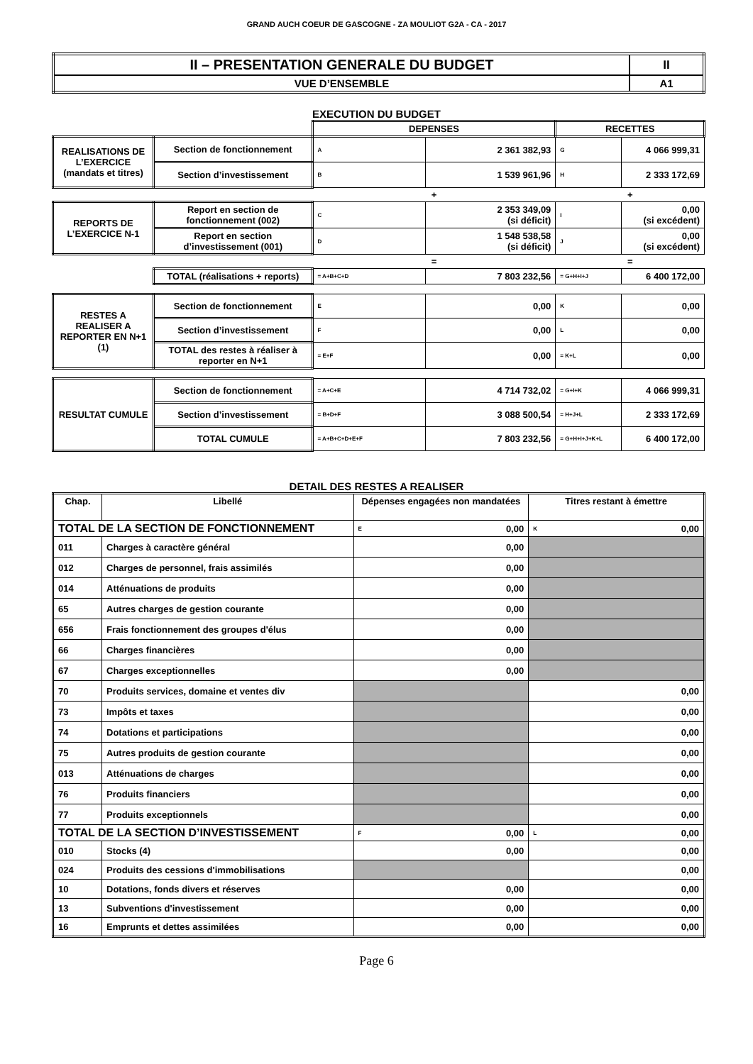GRAND AUCH COEUR DE GASCOGNE - ZA MOULIOT G2A - CA - 2017
| II – PRESENTATION GENERALE DU BUDGET | II |
| VUE D’ENSEMBLE | A1 |
EXECUTION DU BUDGET
| | | DEPENSES | | RECETTES | |
| REALISATIONS DE L’EXERCICE (mandats et titres) | Section de fonctionnement | A | 2 361 382,93 | G | 4 066 999,31 |
| | Section d’investissement | B | 1 539 961,96 | H | 2 333 172,69 |
| | | + | | + | |
| REPORTS DE L’EXERCICE N-1 | Report en section de fonctionnement (002) | C | 2 353 349,09 (si déficit) | I | 0,00 (si excédent) |
| | Report en section d’investissement (001) | D | 1 548 538,58 (si déficit) | J | 0,00 (si excédent) |
| | | = | | = | |
| | TOTAL (réalisations + reports) | = A+B+C+D | 7 803 232,56 | = G+H+I+J | 6 400 172,00 |
| RESTES A REALISER A REPORTER EN N+1 (1) | Section de fonctionnement | E | 0,00 | K | 0,00 |
| | Section d’investissement | F | 0,00 | L | 0,00 |
| | TOTAL des restes à réaliser à reporter en N+1 | = E+F | 0,00 | = K+L | 0,00 |
| RESULTAT CUMULE | Section de fonctionnement | = A+C+E | 4 714 732,02 | = G+I+K | 4 066 999,31 |
| | Section d’investissement | = B+D+F | 3 088 500,54 | = H+J+L | 2 333 172,69 |
| | TOTAL CUMULE | = A+B+C+D+E+F | 7 803 232,56 | = G+H+I+J+K+L | 6 400 172,00 |
DETAIL DES RESTES A REALISER
| Chap. | Libellé | Dépenses engagées non mandatées | | Titres restant à émettre | |
| --- | --- | --- | --- | --- | --- |
| TOTAL DE LA SECTION DE FONCTIONNEMENT | | E | 0,00 | K | 0,00 |
| 011 | Charges à caractère général | 0,00 | | | |
| 012 | Charges de personnel, frais assimilés | 0,00 | | | |
| 014 | Atténuations de produits | 0,00 | | | |
| 65 | Autres charges de gestion courante | 0,00 | | | |
| 656 | Frais fonctionnement des groupes d'élus | 0,00 | | | |
| 66 | Charges financières | 0,00 | | | |
| 67 | Charges exceptionnelles | 0,00 | | | |
| 70 | Produits services, domaine et ventes div | | | 0,00 | |
| 73 | Impôts et taxes | | | 0,00 | |
| 74 | Dotations et participations | | | 0,00 | |
| 75 | Autres produits de gestion courante | | | 0,00 | |
| 013 | Atténuations de charges | | | 0,00 | |
| 76 | Produits financiers | | | 0,00 | |
| 77 | Produits exceptionnels | | | 0,00 | |
| TOTAL DE LA SECTION D’INVESTISSEMENT | | F | 0,00 | L | 0,00 |
| 010 | Stocks (4) | 0,00 | | 0,00 | |
| 024 | Produits des cessions d'immobilisations | | | 0,00 | |
| 10 | Dotations, fonds divers et réserves | 0,00 | | 0,00 | |
| 13 | Subventions d'investissement | 0,00 | | 0,00 | |
| 16 | Emprunts et dettes assimilées | 0,00 | | 0,00 | |
Page 6